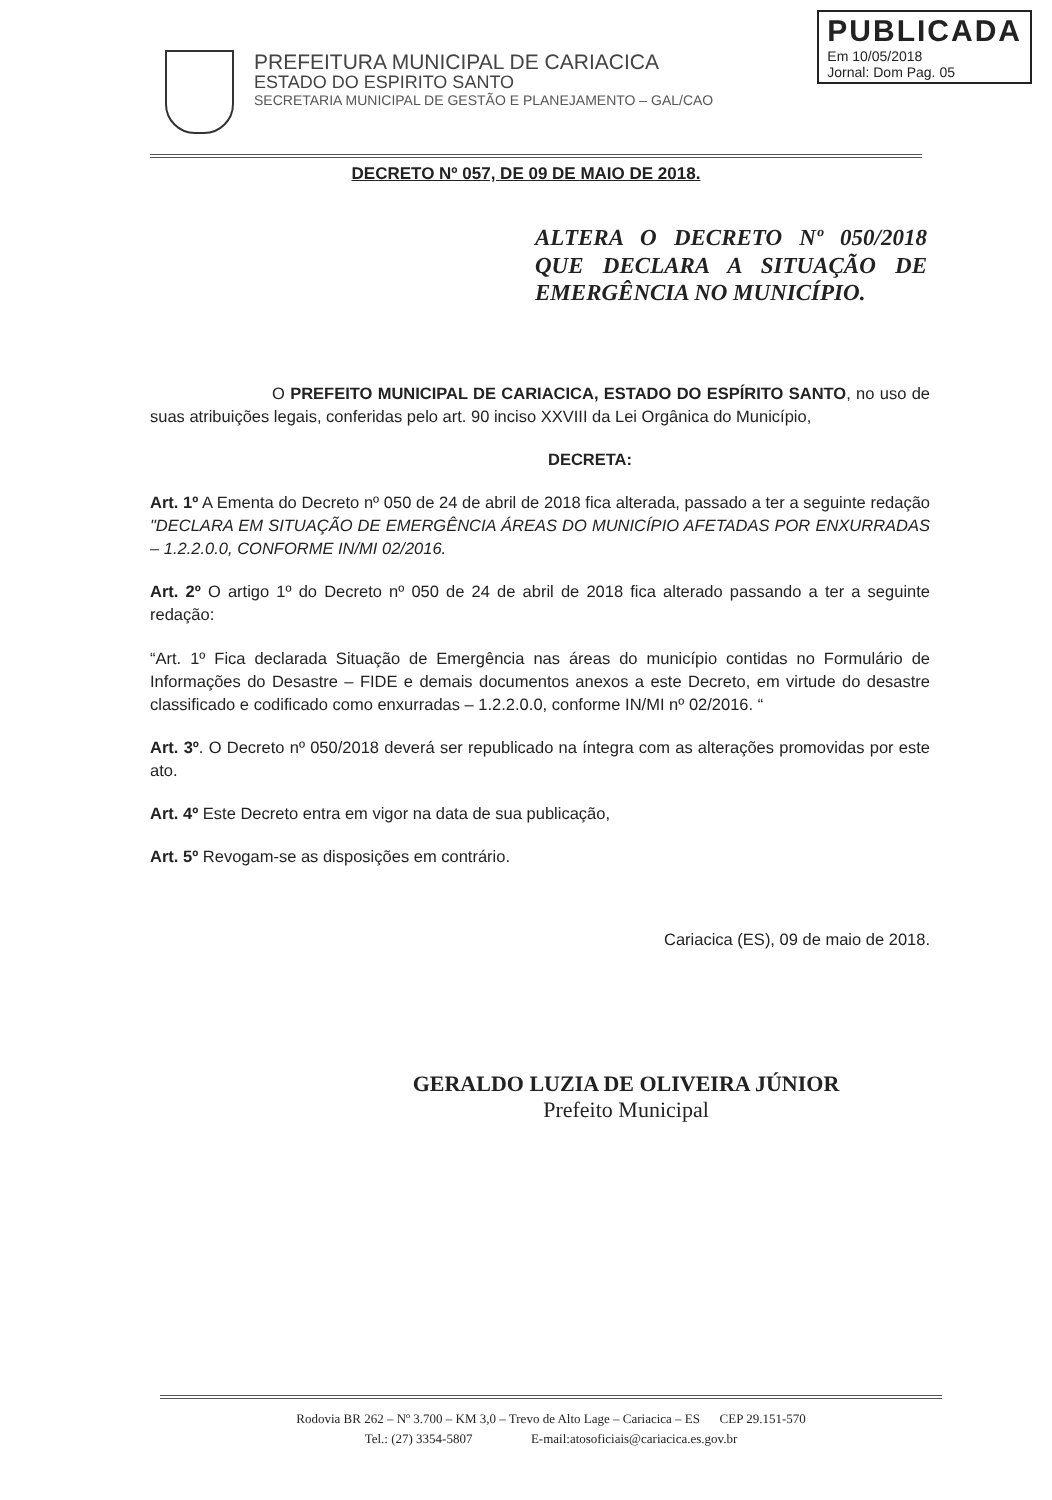PREFEITURA MUNICIPAL DE CARIACICA
ESTADO DO ESPIRITO SANTO
SECRETARIA MUNICIPAL DE GESTÃO E PLANEJAMENTO – GAL/CAO
PUBLICADA
Em 10/05/2018
Jornal: Dom Pag. 05
DECRETO Nº 057, DE 09 DE MAIO DE 2018.
ALTERA O DECRETO Nº 050/2018 QUE DECLARA A SITUAÇÃO DE EMERGÊNCIA NO MUNICÍPIO.
O PREFEITO MUNICIPAL DE CARIACICA, ESTADO DO ESPÍRITO SANTO, no uso de suas atribuições legais, conferidas pelo art. 90 inciso XXVIII da Lei Orgânica do Município,
DECRETA:
Art. 1º A Ementa do Decreto nº 050 de 24 de abril de 2018 fica alterada, passado a ter a seguinte redação "DECLARA EM SITUAÇÃO DE EMERGÊNCIA ÁREAS DO MUNICÍPIO AFETADAS POR ENXURRADAS – 1.2.2.0.0, CONFORME IN/MI 02/2016.
Art. 2º O artigo 1º do Decreto nº 050 de 24 de abril de 2018 fica alterado passando a ter a seguinte redação:
“Art. 1º Fica declarada Situação de Emergência nas áreas do município contidas no Formulário de Informações do Desastre – FIDE e demais documentos anexos a este Decreto, em virtude do desastre classificado e codificado como enxurradas – 1.2.2.0.0, conforme IN/MI nº 02/2016. “
Art. 3º. O Decreto nº 050/2018 deverá ser republicado na íntegra com as alterações promovidas por este ato.
Art. 4º Este Decreto entra em vigor na data de sua publicação,
Art. 5º Revogam-se as disposições em contrário.
Cariacica (ES), 09 de maio de 2018.
GERALDO LUZIA DE OLIVEIRA JÚNIOR
Prefeito Municipal
Rodovia BR 262 – Nº 3.700 – KM 3,0 – Trevo de Alto Lage – Cariacica – ES CEP 29.151-570
Tel.: (27) 3354-5807 E-mail:atosoficiais@cariacica.es.gov.br